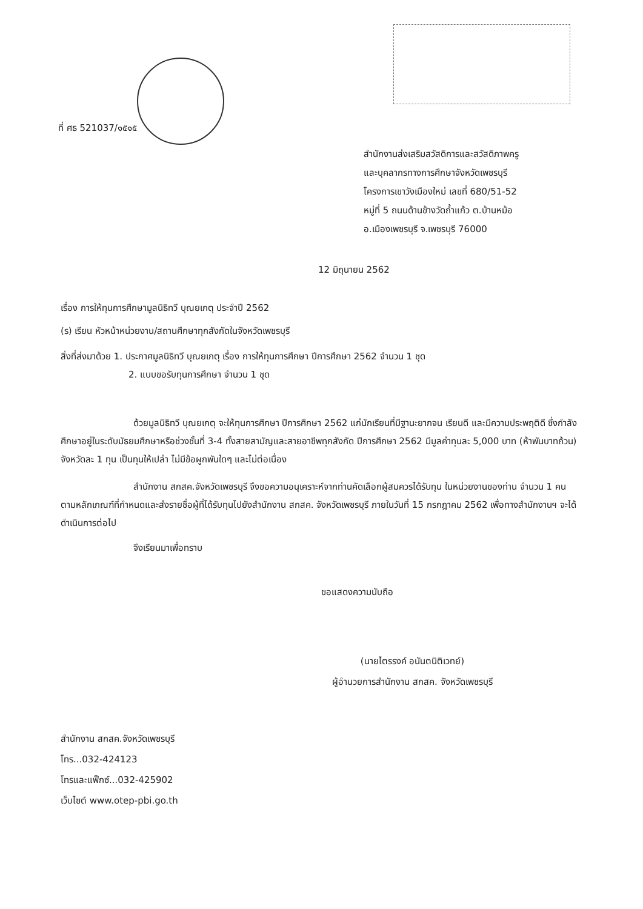ที่ ศธ 521037/๑๕๑๕
สำนักงานส่งเสริมสวัสดิการและสวัสดิภาพครู
และบุคลากรทางการศึกษาจังหวัดเพชรบุรี
โครงการเขาวังเมืองใหม่ เลขที่ 680/51-52
หมู่ที่ 5 ถนนด้านข้างวัดถ้ำแก้ว ต.บ้านหม้อ
อ.เมืองเพชรบุรี จ.เพชรบุรี 76000
12 มิถุนายน 2562
เรื่อง การให้ทุนการศึกษามูลนิธิทวี บุณยเกตุ ประจำปี 2562
(ร) เรียน หัวหน้าหน่วยงาน/สถานศึกษาทุกสังกัดในจังหวัดเพชรบุรี
สิ่งที่ส่งมาด้วย 1. ประกาศมูลนิธิทวี บุณยเกตุ เรื่อง การให้ทุนการศึกษา ปีการศึกษา 2562 จำนวน 1 ชุด
2. แบบขอรับทุนการศึกษา จำนวน 1 ชุด
ด้วยมูลนิธิทวี บุณยเกตุ จะให้ทุนการศึกษา ปีการศึกษา 2562 แก่นักเรียนที่มีฐานะยากจน เรียนดี และมีความประพฤติดี ซึ่งกำลังศึกษาอยู่ในระดับมัธยมศึกษาหรือช่วงชั้นที่ 3-4 ทั้งสายสามัญและสายอาชีพทุกสังกัด ปีการศึกษา 2562 มีมูลค่าทุนละ 5,000 บาท (ห้าพันบาทถ้วน) จังหวัดละ 1 ทุน เป็นทุนให้เปล่า ไม่มีข้อผูกพันใดๆ และไม่ต่อเนื่อง
สำนักงาน สกสค.จังหวัดเพชรบุรี จึงขอความอนุเคราะห์จากท่านคัดเลือกผู้สมควรได้รับทุน ในหน่วยงานของท่าน จำนวน 1 คน ตามหลักเกณฑ์ที่กำหนดและส่งรายชื่อผู้ที่ได้รับทุนไปยังสำนักงาน สกสค. จังหวัดเพชรบุรี ภายในวันที่ 15 กรกฎาคม 2562 เพื่อทางสำนักงานฯ จะได้ดำเนินการต่อไป
จึงเรียนมาเพื่อทราบ
ขอแสดงความนับถือ
(นายไตรรงค์ อนันตนิติเวทย์)
ผู้อำนวยการสำนักงาน สกสค. จังหวัดเพชรบุรี
สำนักงาน สกสค.จังหวัดเพชรบุรี
โทร...032-424123
โทรและแฟ็กซ์...032-425902
เว็บไซต์ www.otep-pbi.go.th